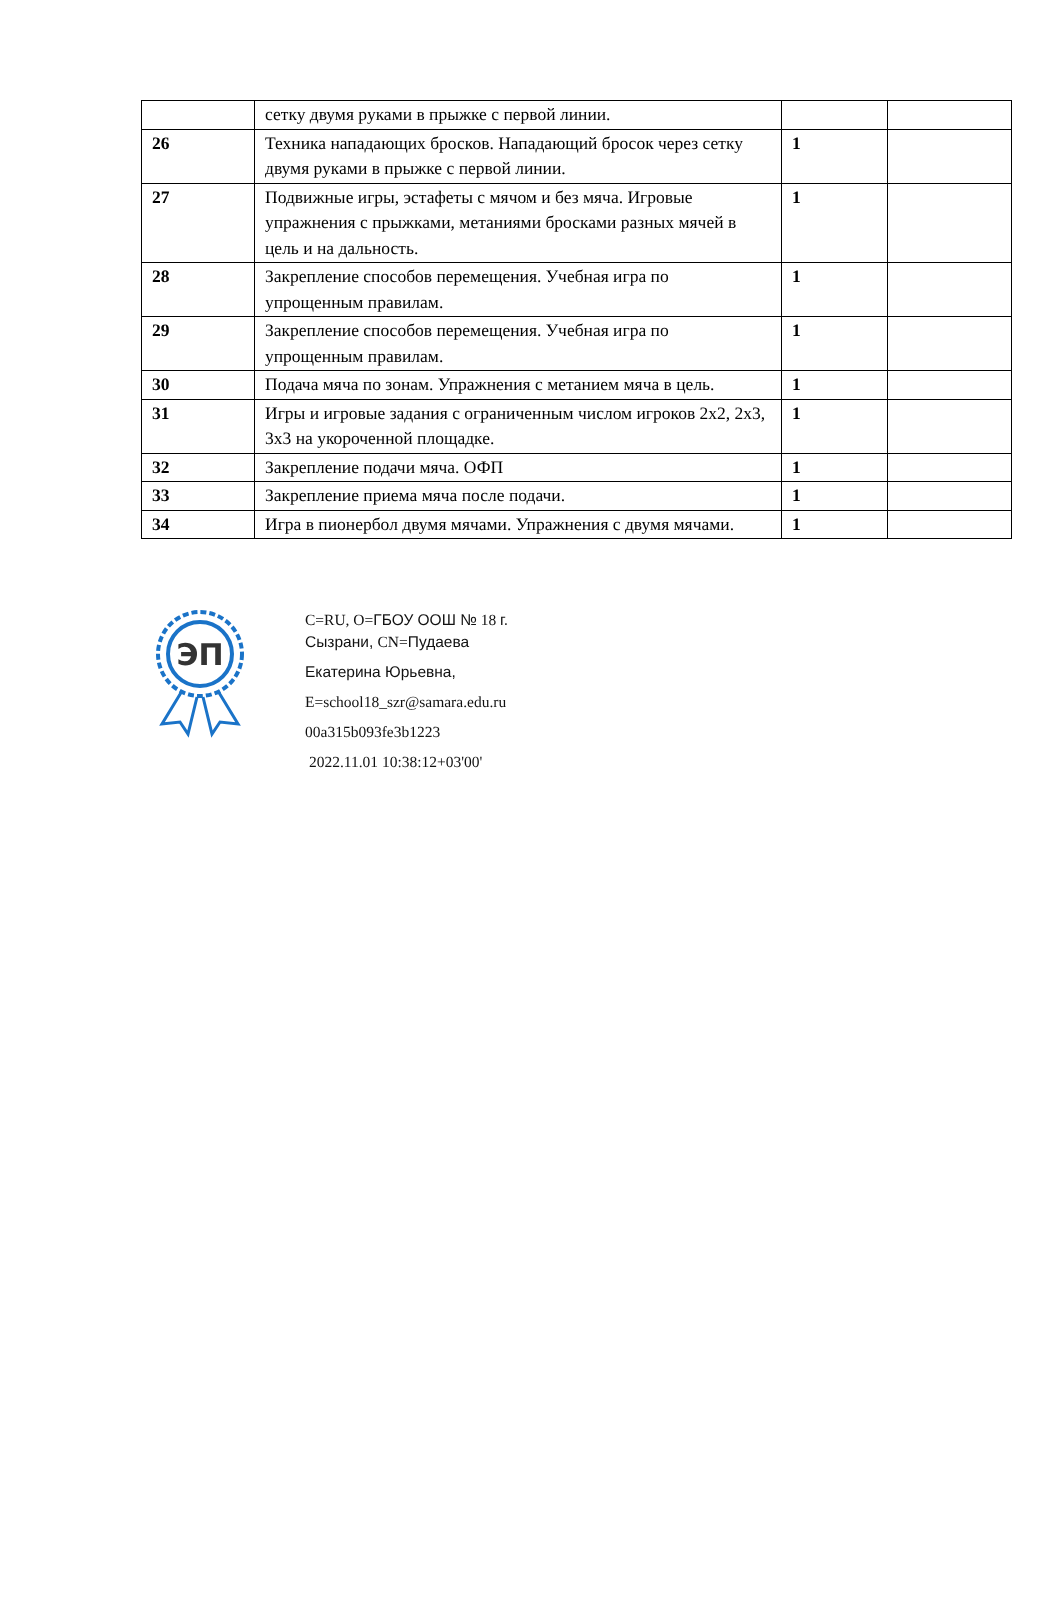| | сетку двумя руками в прыжке с первой линии. | | |
| 26 | Техника нападающих бросков. Нападающий бросок через сетку двумя руками в прыжке с первой линии. | 1 | |
| 27 | Подвижные игры, эстафеты с мячом и без мяча. Игровые упражнения с прыжками, метаниями бросками разных мячей в цель и на дальность. | 1 | |
| 28 | Закрепление способов перемещения. Учебная игра по упрощенным правилам. | 1 | |
| 29 | Закрепление способов перемещения. Учебная игра по упрощенным правилам. | 1 | |
| 30 | Подача мяча по зонам. Упражнения с метанием мяча в цель. | 1 | |
| 31 | Игры и игровые задания с ограниченным числом игроков 2x2, 2x3, 3x3 на укороченной площадке. | 1 | |
| 32 | Закрепление подачи мяча. ОФП | 1 | |
| 33 | Закрепление приема мяча после подачи. | 1 | |
| 34 | Игра в пионербол двумя мячами. Упражнения с двумя мячами. | 1 | |
ЭП
C=RU, O=ГБОУ ООШ № 18 г.
Сызрани, CN=Пудаева
Екатерина Юрьевна,
E=school18_szr@samara.edu.ru
00a315b093fe3b1223
2022.11.01 10:38:12+03'00'